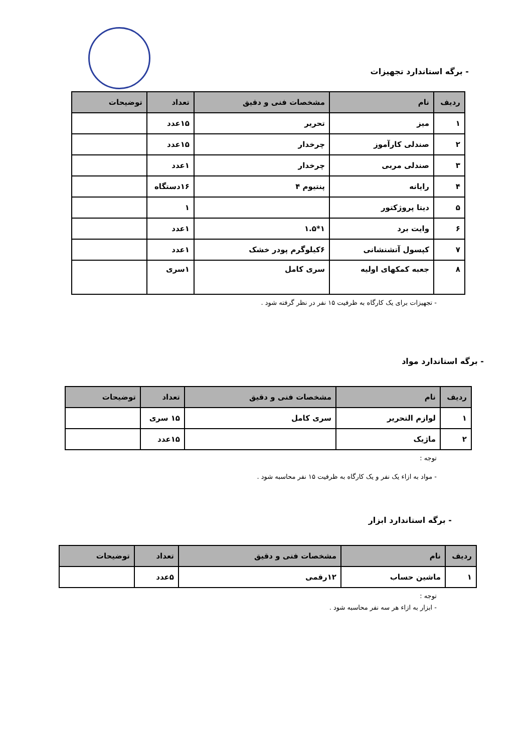- برگه استاندارد تجهیزات
| ردیف | نام | مشخصات فنی و دقیق | تعداد | توضیحات |
| --- | --- | --- | --- | --- |
| ۱ | میز | تحریر | ۱۵عدد | |
| ۲ | صندلی کارآموز | چرخدار | ۱۵عدد | |
| ۳ | صندلی مربی | چرخدار | ۱عدد | |
| ۴ | رایانه | پنتیوم ۴ | ۱۶دستگاه | |
| ۵ | دیتا پروژکتور | | ۱ | |
| ۶ | وایت برد | ۱*۱.۵ | ۱عدد | |
| ۷ | کپسول آتشنشانی | ۶کیلوگرم پودر خشک | ۱عدد | |
| ۸ | جعبه کمکهای اولیه | سری کامل | ۱سری | |
- تجهیزات برای یک کارگاه به ظرفیت ۱۵ نفر در نظر گرفته شود .
- برگه استاندارد مواد
| ردیف | نام | مشخصات فنی و دقیق | تعداد | توضیحات |
| --- | --- | --- | --- | --- |
| ۱ | لوازم التحریر | سری کامل | ۱۵ سری | |
| ۲ | ماژیک | | ۱۵عدد | |
توجه :
- مواد به ازاء یک نفر و یک کارگاه به ظرفیت ۱۵ نفر محاسبه شود .
- برگه استاندارد ابزار
| ردیف | نام | مشخصات فنی و دقیق | تعداد | توضیحات |
| --- | --- | --- | --- | --- |
| ۱ | ماشین حساب | ۱۲رقمی | ۵عدد | |
توجه :
- ابزار به ازاء هر سه نفر محاسبه شود .